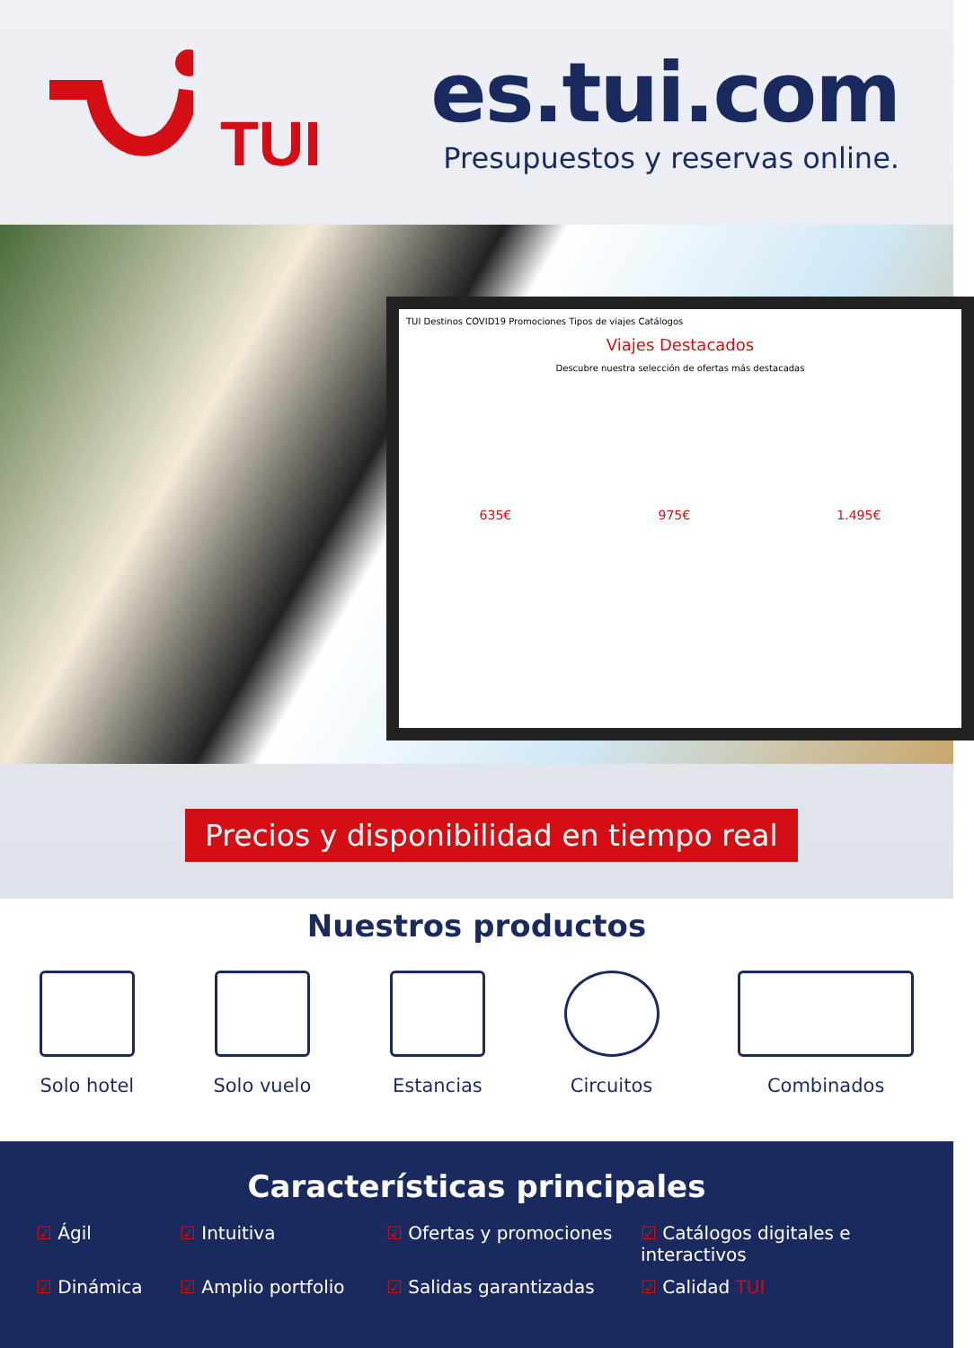TUI
es.tui.com
Presupuestos y reservas online.
TUI Destinos COVID19 Promociones Tipos de viajes Catálogos
Viajes Destacados
Descubre nuestra selección de ofertas más destacadas
635€ 975€ 1.495€
Precios y disponibilidad en tiempo real
Nuestros productos
Solo hotel Solo vuelo Estancias Circuitos Combinados
Características principales
☑ Ágil
☑ Intuitiva
☑ Ofertas y promociones
☑ Catálogos digitales e interactivos
☑ Dinámica
☑ Amplio portfolio
☑ Salidas garantizadas
☑ Calidad TUI